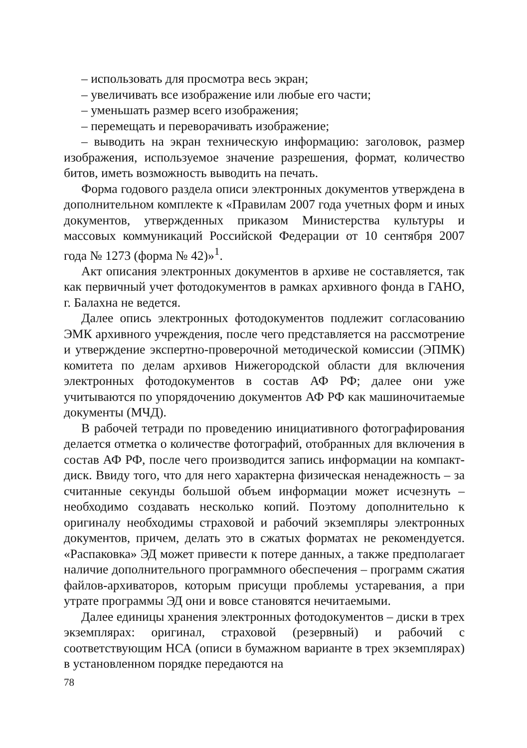– использовать для просмотра весь экран;
– увеличивать все изображение или любые его части;
– уменьшать размер всего изображения;
– перемещать и переворачивать изображение;
– выводить на экран техническую информацию: заголовок, размер изображения, используемое значение разрешения, формат, количество битов, иметь возможность выводить на печать.
Форма годового раздела описи электронных документов утверждена в дополнительном комплекте к «Правилам 2007 года учетных форм и иных документов, утвержденных приказом Министерства культуры и массовых коммуникаций Российской Федерации от 10 сентября 2007 года № 1273 (форма № 42)»<sup>1</sup>.
Акт описания электронных документов в архиве не составляется, так как первичный учет фотодокументов в рамках архивного фонда в ГАНО, г. Балахна не ведется.
Далее опись электронных фотодокументов подлежит согласованию ЭМК архивного учреждения, после чего представляется на рассмотрение и утверждение экспертно-проверочной методической комиссии (ЭПМК) комитета по делам архивов Нижегородской области для включения электронных фотодокументов в состав АФ РФ; далее они уже учитываются по упорядочению документов АФ РФ как машиночитаемые документы (МЧД).
В рабочей тетради по проведению инициативного фотографирования делается отметка о количестве фотографий, отобранных для включения в состав АФ РФ, после чего производится запись информации на компакт-диск. Ввиду того, что для него характерна физическая ненадежность – за считанные секунды большой объем информации может исчезнуть – необходимо создавать несколько копий. Поэтому дополнительно к оригиналу необходимы страховой и рабочий экземпляры электронных документов, причем, делать это в сжатых форматах не рекомендуется. «Распаковка» ЭД может привести к потере данных, а также предполагает наличие дополнительного программного обеспечения – программ сжатия файлов-архиваторов, которым присущи проблемы устаревания, а при утрате программы ЭД они и вовсе становятся нечитаемыми.
Далее единицы хранения электронных фотодокументов – диски в трех экземплярах: оригинал, страховой (резервный) и рабочий с соответствующим НСА (описи в бумажном варианте в трех экземплярах) в установленном порядке передаются на
78